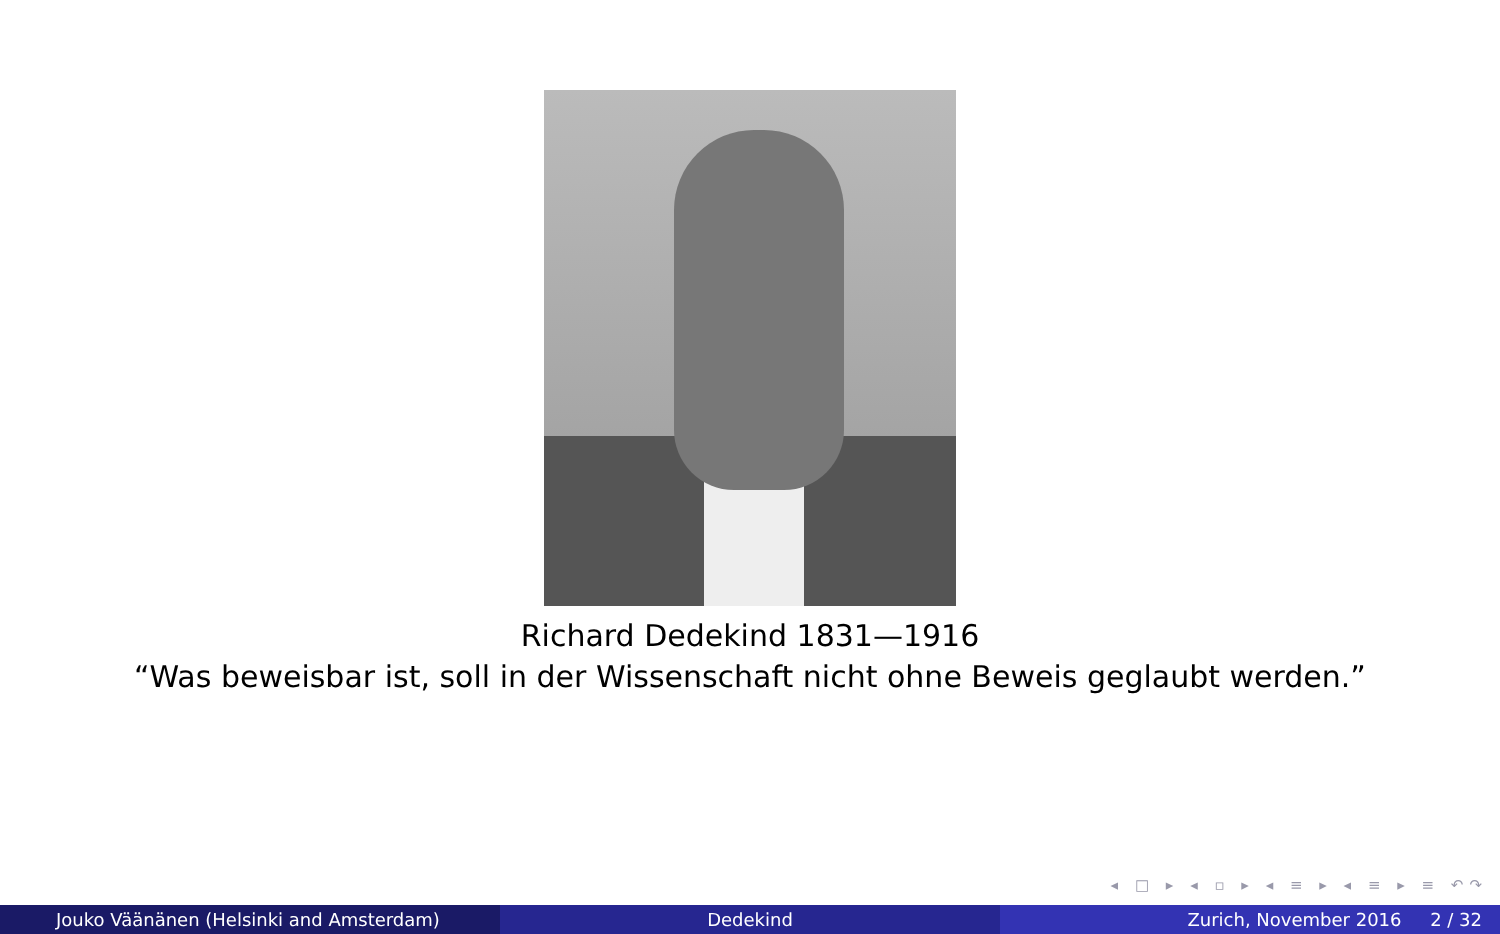Richard Dedekind 1831—1916
“Was beweisbar ist, soll in der Wissenschaft nicht ohne Beweis geglaubt werden.”
◂ □ ▸ ◂ ▫ ▸ ◂ ≡ ▸ ◂ ≡ ▸ ≡ ↶↷
Jouko Väänänen (Helsinki and Amsterdam) Dedekind Zurich, November 2016 2 / 32